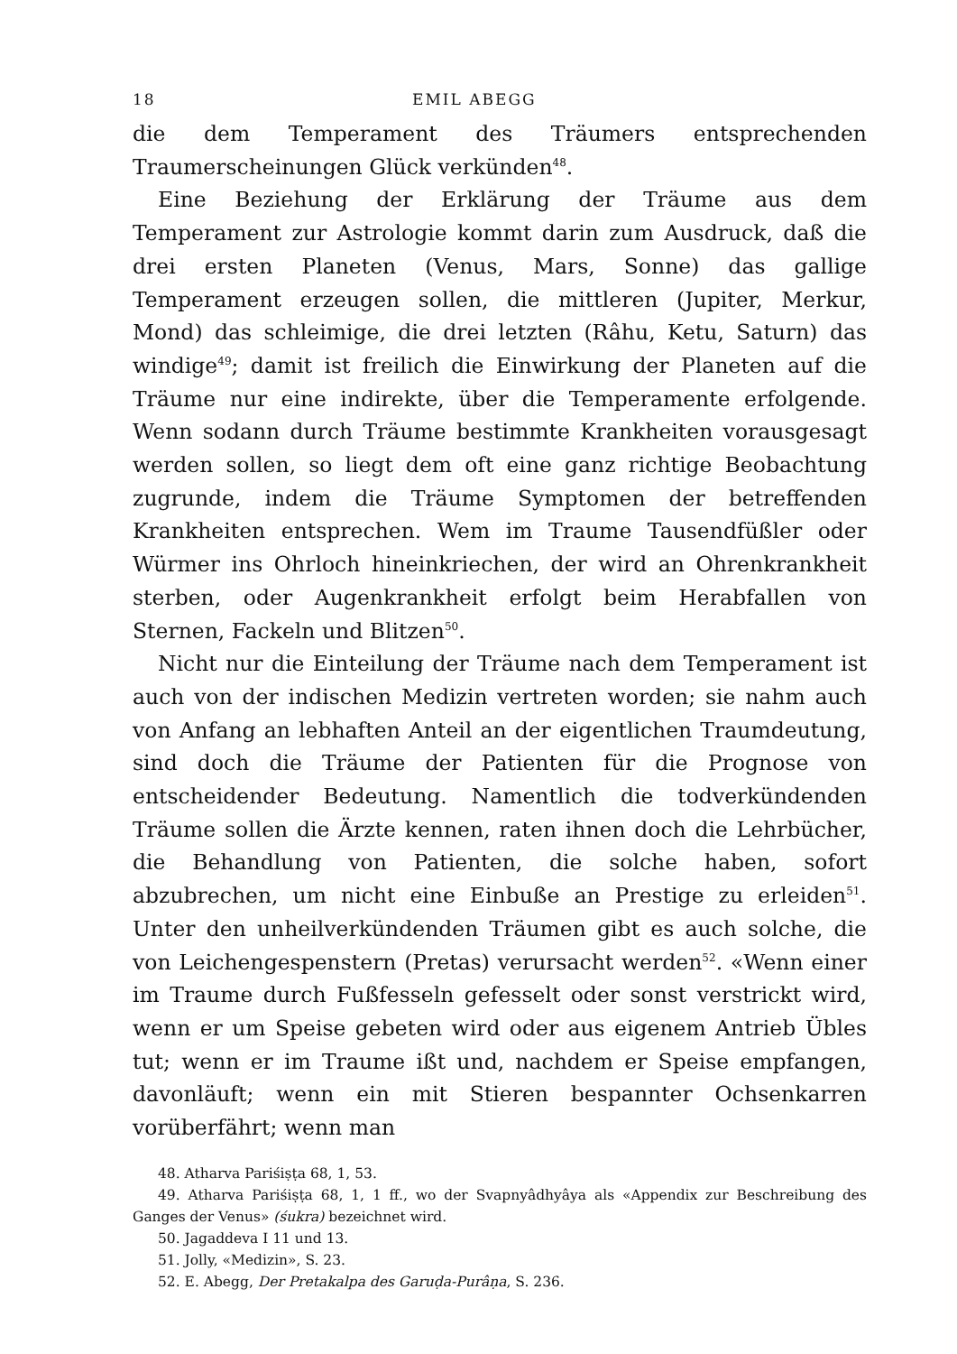18 EMIL ABEGG
die dem Temperament des Träumers entsprechenden Traumerscheinungen Glück verkünden<sup>48</sup>.
Eine Beziehung der Erklärung der Träume aus dem Temperament zur Astrologie kommt darin zum Ausdruck, daß die drei ersten Planeten (Venus, Mars, Sonne) das gallige Temperament erzeugen sollen, die mittleren (Jupiter, Merkur, Mond) das schleimige, die drei letzten (Râhu, Ketu, Saturn) das windige<sup>49</sup>; damit ist freilich die Einwirkung der Planeten auf die Träume nur eine indirekte, über die Temperamente erfolgende. Wenn sodann durch Träume bestimmte Krankheiten vorausgesagt werden sollen, so liegt dem oft eine ganz richtige Beobachtung zugrunde, indem die Träume Symptomen der betreffenden Krankheiten entsprechen. Wem im Traume Tausendfüßler oder Würmer ins Ohrloch hineinkriechen, der wird an Ohrenkrankheit sterben, oder Augenkrankheit erfolgt beim Herabfallen von Sternen, Fackeln und Blitzen<sup>50</sup>.
Nicht nur die Einteilung der Träume nach dem Temperament ist auch von der indischen Medizin vertreten worden; sie nahm auch von Anfang an lebhaften Anteil an der eigentlichen Traumdeutung, sind doch die Träume der Patienten für die Prognose von entscheidender Bedeutung. Namentlich die todverkündenden Träume sollen die Ärzte kennen, raten ihnen doch die Lehrbücher, die Behandlung von Patienten, die solche haben, sofort abzubrechen, um nicht eine Einbuße an Prestige zu erleiden<sup>51</sup>. Unter den unheilverkündenden Träumen gibt es auch solche, die von Leichengespenstern (Pretas) verursacht werden<sup>52</sup>. «Wenn einer im Traume durch Fußfesseln gefesselt oder sonst verstrickt wird, wenn er um Speise gebeten wird oder aus eigenem Antrieb Übles tut; wenn er im Traume ißt und, nachdem er Speise empfangen, davonläuft; wenn ein mit Stieren bespannter Ochsenkarren vorüberfährt; wenn man
48. Atharva Pariśiṣṭa 68, 1, 53.
49. Atharva Pariśiṣṭa 68, 1, 1 ff., wo der Svapnyâdhyâya als «Appendix zur Beschreibung des Ganges der Venus» (śukra) bezeichnet wird.
50. Jagaddeva I 11 und 13.
51. Jolly, «Medizin», S. 23.
52. E. Abegg, Der Pretakalpa des Garuḍa-Purâṇa, S. 236.